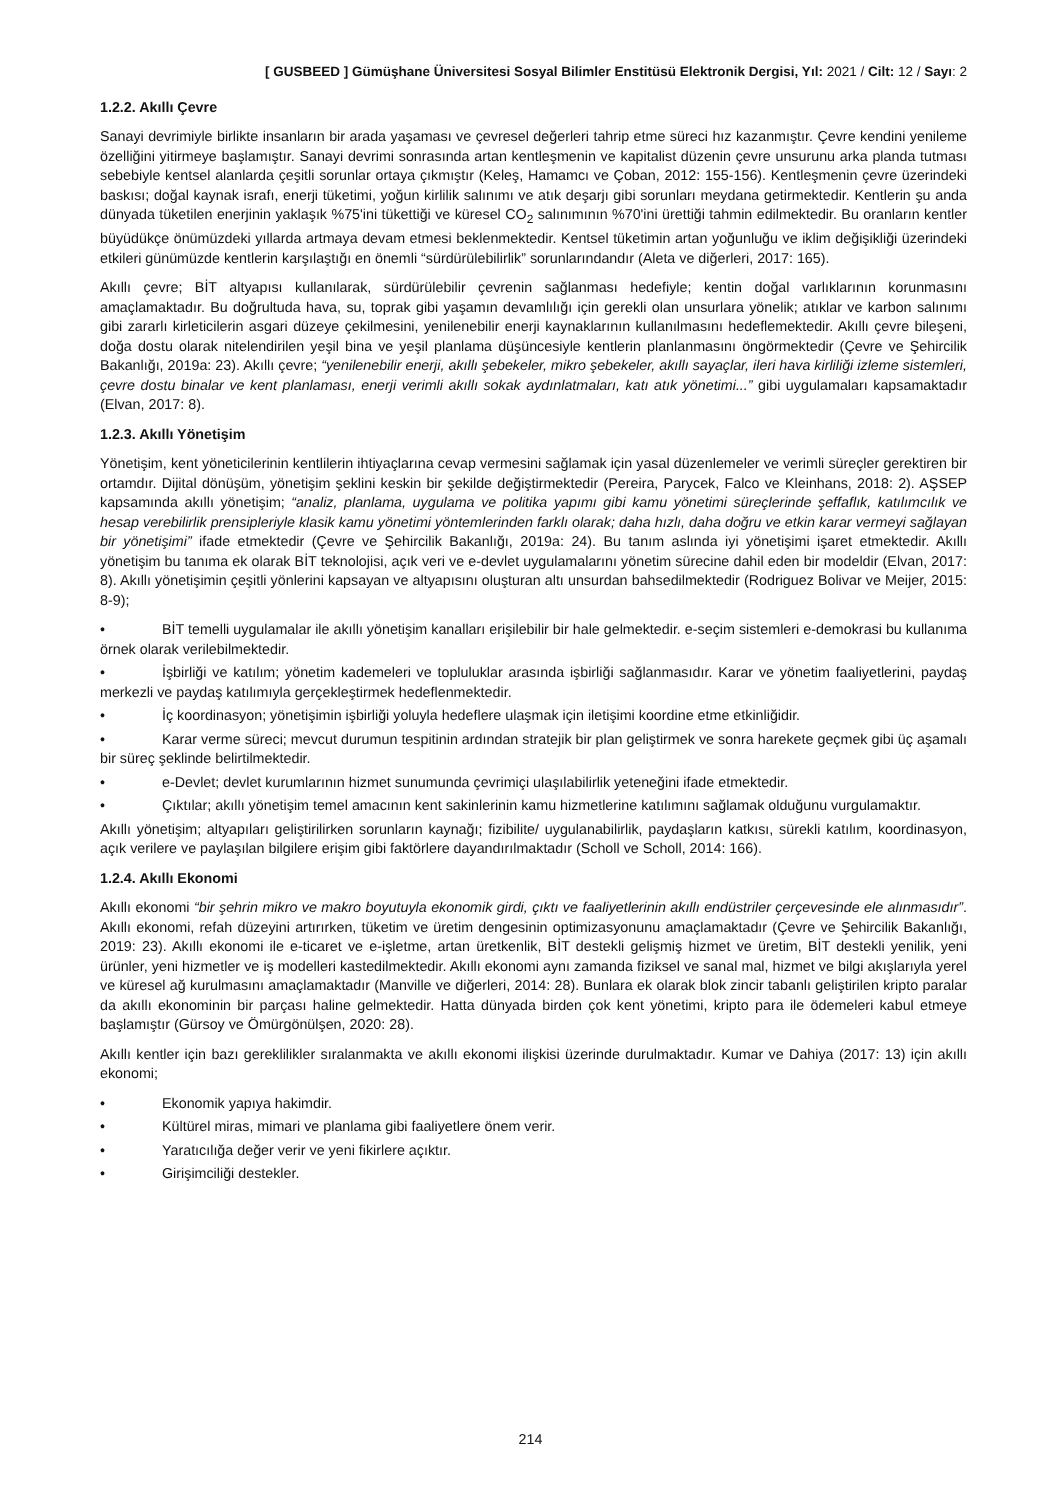[ GUSBEED ] Gümüşhane Üniversitesi Sosyal Bilimler Enstitüsü Elektronik Dergisi, Yıl: 2021 / Cilt: 12 / Sayı: 2
1.2.2. Akıllı Çevre
Sanayi devrimiyle birlikte insanların bir arada yaşaması ve çevresel değerleri tahrip etme süreci hız kazanmıştır. Çevre kendini yenileme özelliğini yitirmeye başlamıştır. Sanayi devrimi sonrasında artan kentleşmenin ve kapitalist düzenin çevre unsurunu arka planda tutması sebebiyle kentsel alanlarda çeşitli sorunlar ortaya çıkmıştır (Keleş, Hamamcı ve Çoban, 2012: 155-156). Kentleşmenin çevre üzerindeki baskısı; doğal kaynak israfı, enerji tüketimi, yoğun kirlilik salınımı ve atık deşarjı gibi sorunları meydana getirmektedir. Kentlerin şu anda dünyada tüketilen enerjinin yaklaşık %75'ini tükettiği ve küresel CO<sub>2</sub> salınımının %70'ini ürettiği tahmin edilmektedir. Bu oranların kentler büyüdükçe önümüzdeki yıllarda artmaya devam etmesi beklenmektedir. Kentsel tüketimin artan yoğunluğu ve iklim değişikliği üzerindeki etkileri günümüzde kentlerin karşılaştığı en önemli “sürdürülebilirlik” sorunlarındandır (Aleta ve diğerleri, 2017: 165).
Akıllı çevre; BİT altyapısı kullanılarak, sürdürülebilir çevrenin sağlanması hedefiyle; kentin doğal varlıklarının korunmasını amaçlamaktadır. Bu doğrultuda hava, su, toprak gibi yaşamın devamlılığı için gerekli olan unsurlara yönelik; atıklar ve karbon salınımı gibi zararlı kirleticilerin asgari düzeye çekilmesini, yenilenebilir enerji kaynaklarının kullanılmasını hedeflemektedir. Akıllı çevre bileşeni, doğa dostu olarak nitelendirilen yeşil bina ve yeşil planlama düşüncesiyle kentlerin planlanmasını öngörmektedir (Çevre ve Şehircilik Bakanlığı, 2019a: 23). Akıllı çevre; “yenilenebilir enerji, akıllı şebekeler, mikro şebekeler, akıllı sayaçlar, ileri hava kirliliği izleme sistemleri, çevre dostu binalar ve kent planlaması, enerji verimli akıllı sokak aydınlatmaları, katı atık yönetimi...” gibi uygulamaları kapsamaktadır (Elvan, 2017: 8).
1.2.3. Akıllı Yönetişim
Yönetişim, kent yöneticilerinin kentlilerin ihtiyaçlarına cevap vermesini sağlamak için yasal düzenlemeler ve verimli süreçler gerektiren bir ortamdır. Dijital dönüşüm, yönetişim şeklini keskin bir şekilde değiştirmektedir (Pereira, Parycek, Falco ve Kleinhans, 2018: 2). AŞSEP kapsamında akıllı yönetişim; “analiz, planlama, uygulama ve politika yapımı gibi kamu yönetimi süreçlerinde şeffaflık, katılımcılık ve hesap verebilirlik prensipleriyle klasik kamu yönetimi yöntemlerinden farklı olarak; daha hızlı, daha doğru ve etkin karar vermeyi sağlayan bir yönetişimi” ifade etmektedir (Çevre ve Şehircilik Bakanlığı, 2019a: 24). Bu tanım aslında iyi yönetişimi işaret etmektedir. Akıllı yönetişim bu tanıma ek olarak BİT teknolojisi, açık veri ve e-devlet uygulamalarını yönetim sürecine dahil eden bir modeldir (Elvan, 2017: 8). Akıllı yönetişimin çeşitli yönlerini kapsayan ve altyapısını oluşturan altı unsurdan bahsedilmektedir (Rodriguez Bolivar ve Meijer, 2015: 8-9);
• BİT temelli uygulamalar ile akıllı yönetişim kanalları erişilebilir bir hale gelmektedir. e-seçim sistemleri e-demokrasi bu kullanıma örnek olarak verilebilmektedir.
• İşbirliği ve katılım; yönetim kademeleri ve topluluklar arasında işbirliği sağlanmasıdır. Karar ve yönetim faaliyetlerini, paydaş merkezli ve paydaş katılımıyla gerçekleştirmek hedeflenmektedir.
• İç koordinasyon; yönetişimin işbirliği yoluyla hedeflere ulaşmak için iletişimi koordine etme etkinliğidir.
• Karar verme süreci; mevcut durumun tespitinin ardından stratejik bir plan geliştirmek ve sonra harekete geçmek gibi üç aşamalı bir süreç şeklinde belirtilmektedir.
• e-Devlet; devlet kurumlarının hizmet sunumunda çevrimiçi ulaşılabilirlik yeteneğini ifade etmektedir.
• Çıktılar; akıllı yönetişim temel amacının kent sakinlerinin kamu hizmetlerine katılımını sağlamak olduğunu vurgulamaktır.
Akıllı yönetişim; altyapıları geliştirilirken sorunların kaynağı; fizibilite/ uygulanabilirlik, paydaşların katkısı, sürekli katılım, koordinasyon, açık verilere ve paylaşılan bilgilere erişim gibi faktörlere dayandırılmaktadır (Scholl ve Scholl, 2014: 166).
1.2.4. Akıllı Ekonomi
Akıllı ekonomi “bir şehrin mikro ve makro boyutuyla ekonomik girdi, çıktı ve faaliyetlerinin akıllı endüstriler çerçevesinde ele alınmasıdır”. Akıllı ekonomi, refah düzeyini artırırken, tüketim ve üretim dengesinin optimizasyonunu amaçlamaktadır (Çevre ve Şehircilik Bakanlığı, 2019: 23). Akıllı ekonomi ile e-ticaret ve e-işletme, artan üretkenlik, BİT destekli gelişmiş hizmet ve üretim, BİT destekli yenilik, yeni ürünler, yeni hizmetler ve iş modelleri kastedilmektedir. Akıllı ekonomi aynı zamanda fiziksel ve sanal mal, hizmet ve bilgi akışlarıyla yerel ve küresel ağ kurulmasını amaçlamaktadır (Manville ve diğerleri, 2014: 28). Bunlara ek olarak blok zincir tabanlı geliştirilen kripto paralar da akıllı ekonominin bir parçası haline gelmektedir. Hatta dünyada birden çok kent yönetimi, kripto para ile ödemeleri kabul etmeye başlamıştır (Gürsoy ve Ömürgönülşen, 2020: 28).
Akıllı kentler için bazı gereklilikler sıralanmakta ve akıllı ekonomi ilişkisi üzerinde durulmaktadır. Kumar ve Dahiya (2017: 13) için akıllı ekonomi;
• Ekonomik yapıya hakimdir.
• Kültürel miras, mimari ve planlama gibi faaliyetlere önem verir.
• Yaratıcılığa değer verir ve yeni fikirlere açıktır.
• Girişimciliği destekler.
214